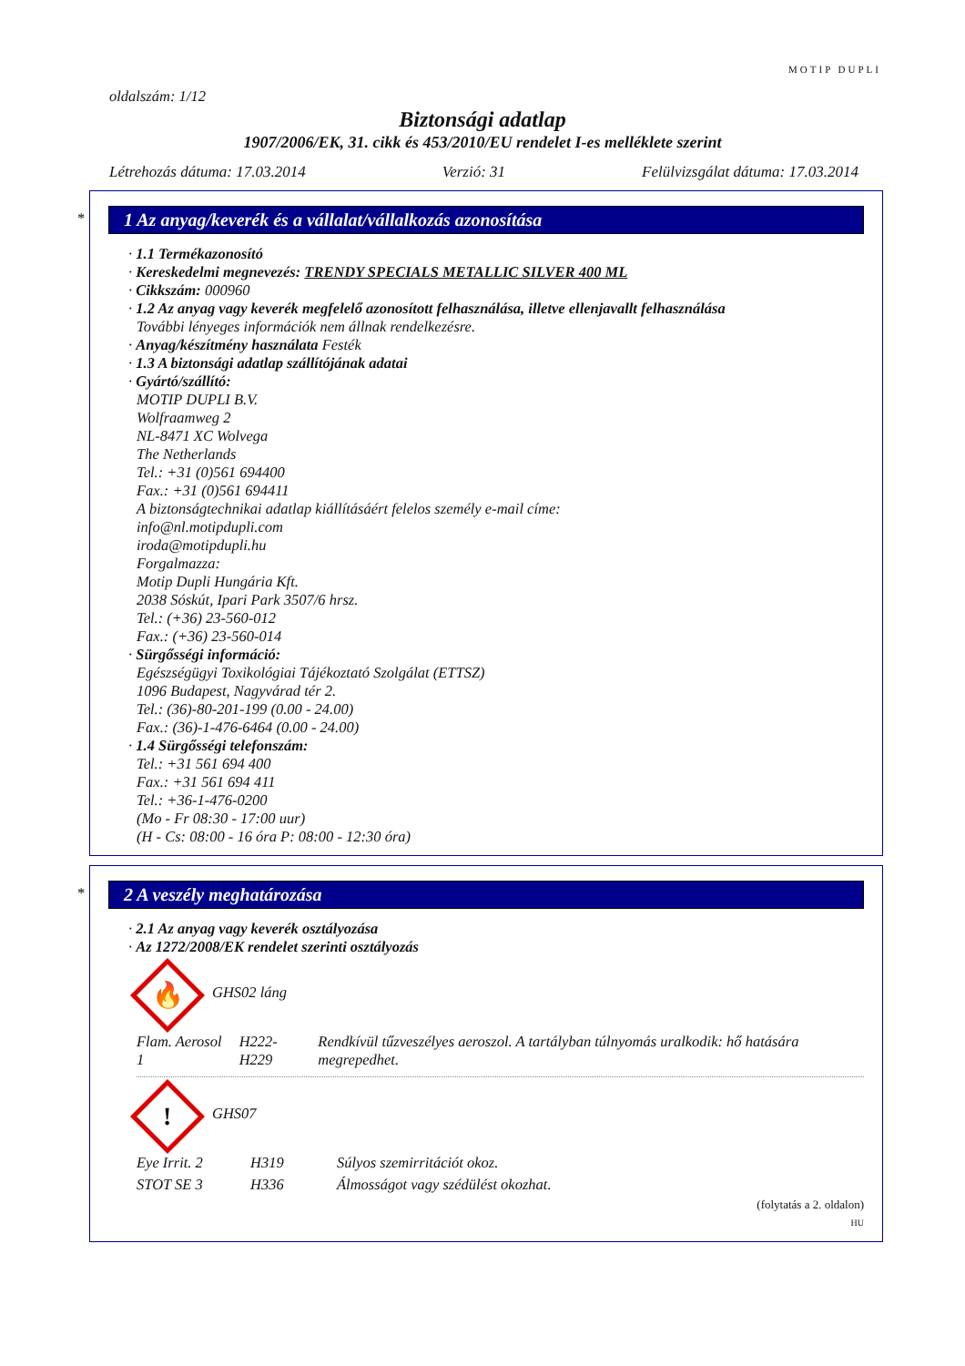MOTIP DUPLI
oldalszám: 1/12
Biztonsági adatlap
1907/2006/EK, 31. cikk és 453/2010/EU rendelet I-es melléklete szerint
Létrehozás dátuma: 17.03.2014 Verzió: 31 Felülvizsgálat dátuma: 17.03.2014
*
1 Az anyag/keverék és a vállalat/vállalkozás azonosítása
· 1.1 Termékazonosító
· Kereskedelmi megnevezés: TRENDY SPECIALS METALLIC SILVER 400 ML
· Cikkszám: 000960
· 1.2 Az anyag vagy keverék megfelelő azonosított felhasználása, illetve ellenjavallt felhasználása
További lényeges információk nem állnak rendelkezésre.
· Anyag/készítmény használata Festék
· 1.3 A biztonsági adatlap szállítójának adatai
· Gyártó/szállító:
MOTIP DUPLI B.V.
Wolfraamweg 2
NL-8471 XC Wolvega
The Netherlands
Tel.: +31 (0)561 694400
Fax.: +31 (0)561 694411
A biztonságtechnikai adatlap kiállításáért felelos személy e-mail címe:
info@nl.motipdupli.com
iroda@motipdupli.hu
Forgalmazza:
Motip Dupli Hungária Kft.
2038 Sóskút, Ipari Park 3507/6 hrsz.
Tel.: (+36) 23-560-012
Fax.: (+36) 23-560-014
· Sürgősségi információ:
Egészségügyi Toxikológiai Tájékoztató Szolgálat (ETTSZ)
1096 Budapest, Nagyvárad tér 2.
Tel.: (36)-80-201-199 (0.00 - 24.00)
Fax.: (36)-1-476-6464 (0.00 - 24.00)
· 1.4 Sürgősségi telefonszám:
Tel.: +31 561 694 400
Fax.: +31 561 694 411
Tel.: +36-1-476-0200
(Mo - Fr 08:30 - 17:00 uur)
(H - Cs: 08:00 - 16 óra P: 08:00 - 12:30 óra)
*
2 A veszély meghatározása
· 2.1 Az anyag vagy keverék osztályozása
· Az 1272/2008/EK rendelet szerinti osztályozás
🔥 GHS02 láng
| Flam. Aerosol 1 | H222-H229 | Rendkívül tűzveszélyes aeroszol. A tartályban túlnyomás uralkodik: hő hatására megrepedhet. |
! GHS07
| Eye Irrit. 2 | H319 | Súlyos szemirritációt okoz. |
| STOT SE 3 | H336 | Álmosságot vagy szédülést okozhat. |
(folytatás a 2. oldalon)
HU